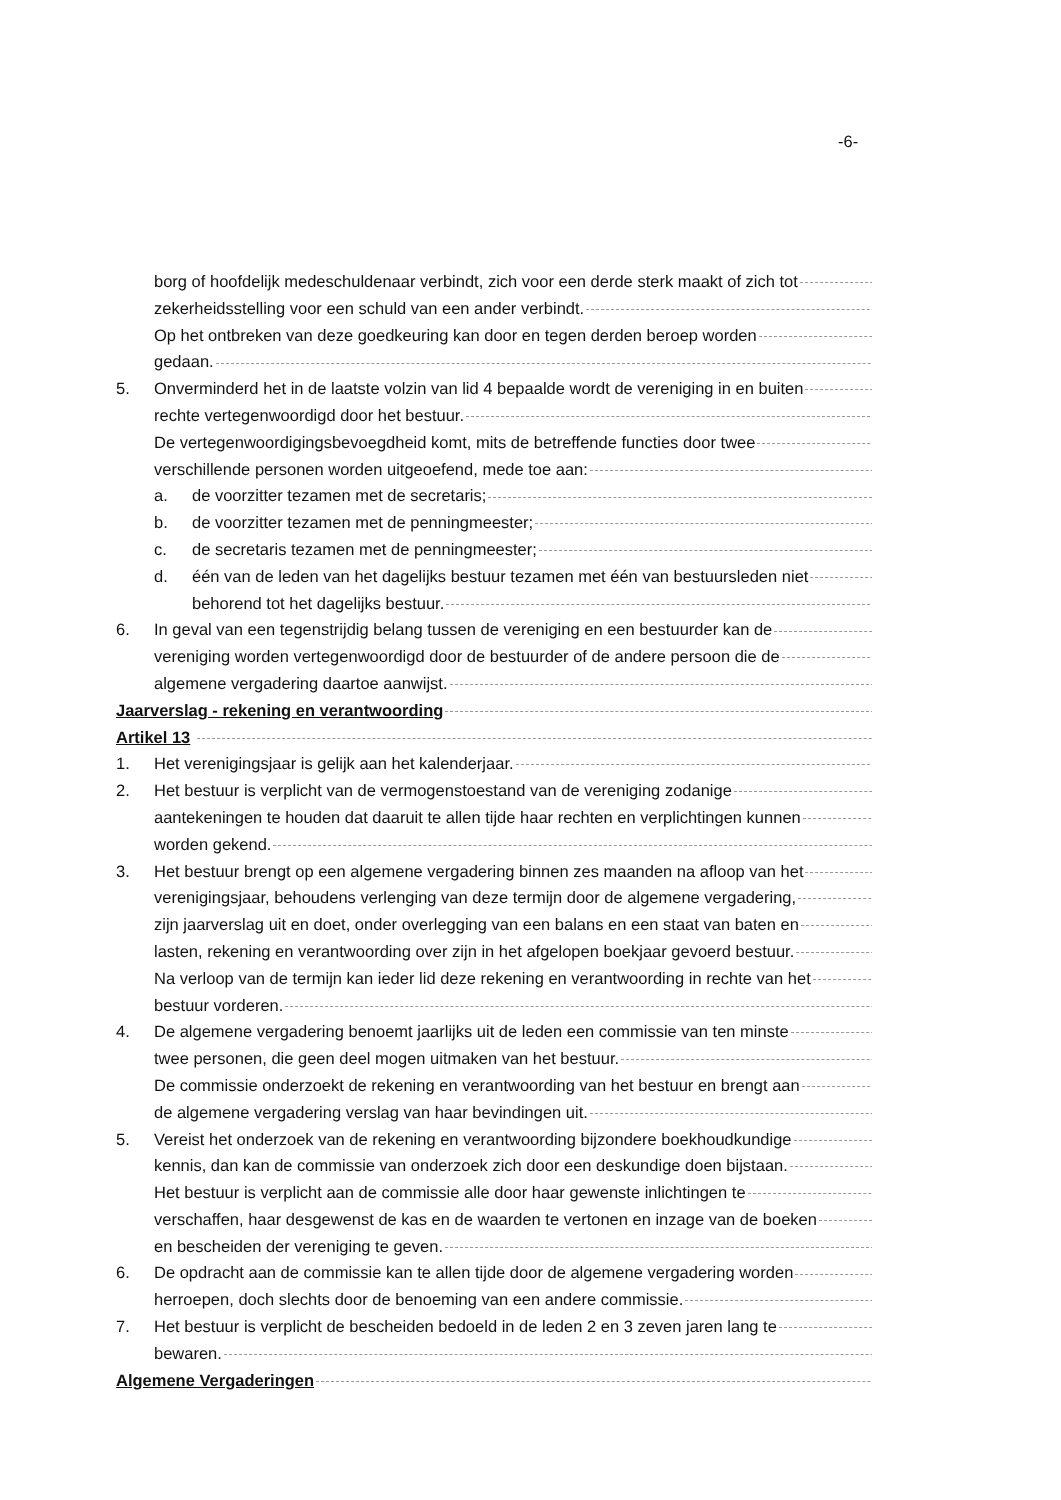-6-
borg of hoofdelijk medeschuldenaar verbindt, zich voor een derde sterk maakt of zich tot
zekerheidsstelling voor een schuld van een ander verbindt.
Op het ontbreken van deze goedkeuring kan door en tegen derden beroep worden
gedaan.
5. Onverminderd het in de laatste volzin van lid 4 bepaalde wordt de vereniging in en buiten
rechte vertegenwoordigd door het bestuur.
De vertegenwoordigingsbevoegdheid komt, mits de betreffende functies door twee
verschillende personen worden uitgeoefend, mede toe aan:
a. de voorzitter tezamen met de secretaris;
b. de voorzitter tezamen met de penningmeester;
c. de secretaris tezamen met de penningmeester;
d. één van de leden van het dagelijks bestuur tezamen met één van bestuursleden niet
behorend tot het dagelijks bestuur.
6. In geval van een tegenstrijdig belang tussen de vereniging en een bestuurder kan de
vereniging worden vertegenwoordigd door de bestuurder of de andere persoon die de
algemene vergadering daartoe aanwijst.
Jaarverslag - rekening en verantwoording
Artikel 13
1. Het verenigingsjaar is gelijk aan het kalenderjaar.
2. Het bestuur is verplicht van de vermogenstoestand van de vereniging zodanige
aantekeningen te houden dat daaruit te allen tijde haar rechten en verplichtingen kunnen
worden gekend.
3. Het bestuur brengt op een algemene vergadering binnen zes maanden na afloop van het
verenigingsjaar, behoudens verlenging van deze termijn door de algemene vergadering,
zijn jaarverslag uit en doet, onder overlegging van een balans en een staat van baten en
lasten, rekening en verantwoording over zijn in het afgelopen boekjaar gevoerd bestuur.
Na verloop van de termijn kan ieder lid deze rekening en verantwoording in rechte van het
bestuur vorderen.
4. De algemene vergadering benoemt jaarlijks uit de leden een commissie van ten minste
twee personen, die geen deel mogen uitmaken van het bestuur.
De commissie onderzoekt de rekening en verantwoording van het bestuur en brengt aan
de algemene vergadering verslag van haar bevindingen uit.
5. Vereist het onderzoek van de rekening en verantwoording bijzondere boekhoudkundige
kennis, dan kan de commissie van onderzoek zich door een deskundige doen bijstaan.
Het bestuur is verplicht aan de commissie alle door haar gewenste inlichtingen te
verschaffen, haar desgewenst de kas en de waarden te vertonen en inzage van de boeken
en bescheiden der vereniging te geven.
6. De opdracht aan de commissie kan te allen tijde door de algemene vergadering worden
herroepen, doch slechts door de benoeming van een andere commissie.
7. Het bestuur is verplicht de bescheiden bedoeld in de leden 2 en 3 zeven jaren lang te
bewaren.
Algemene Vergaderingen